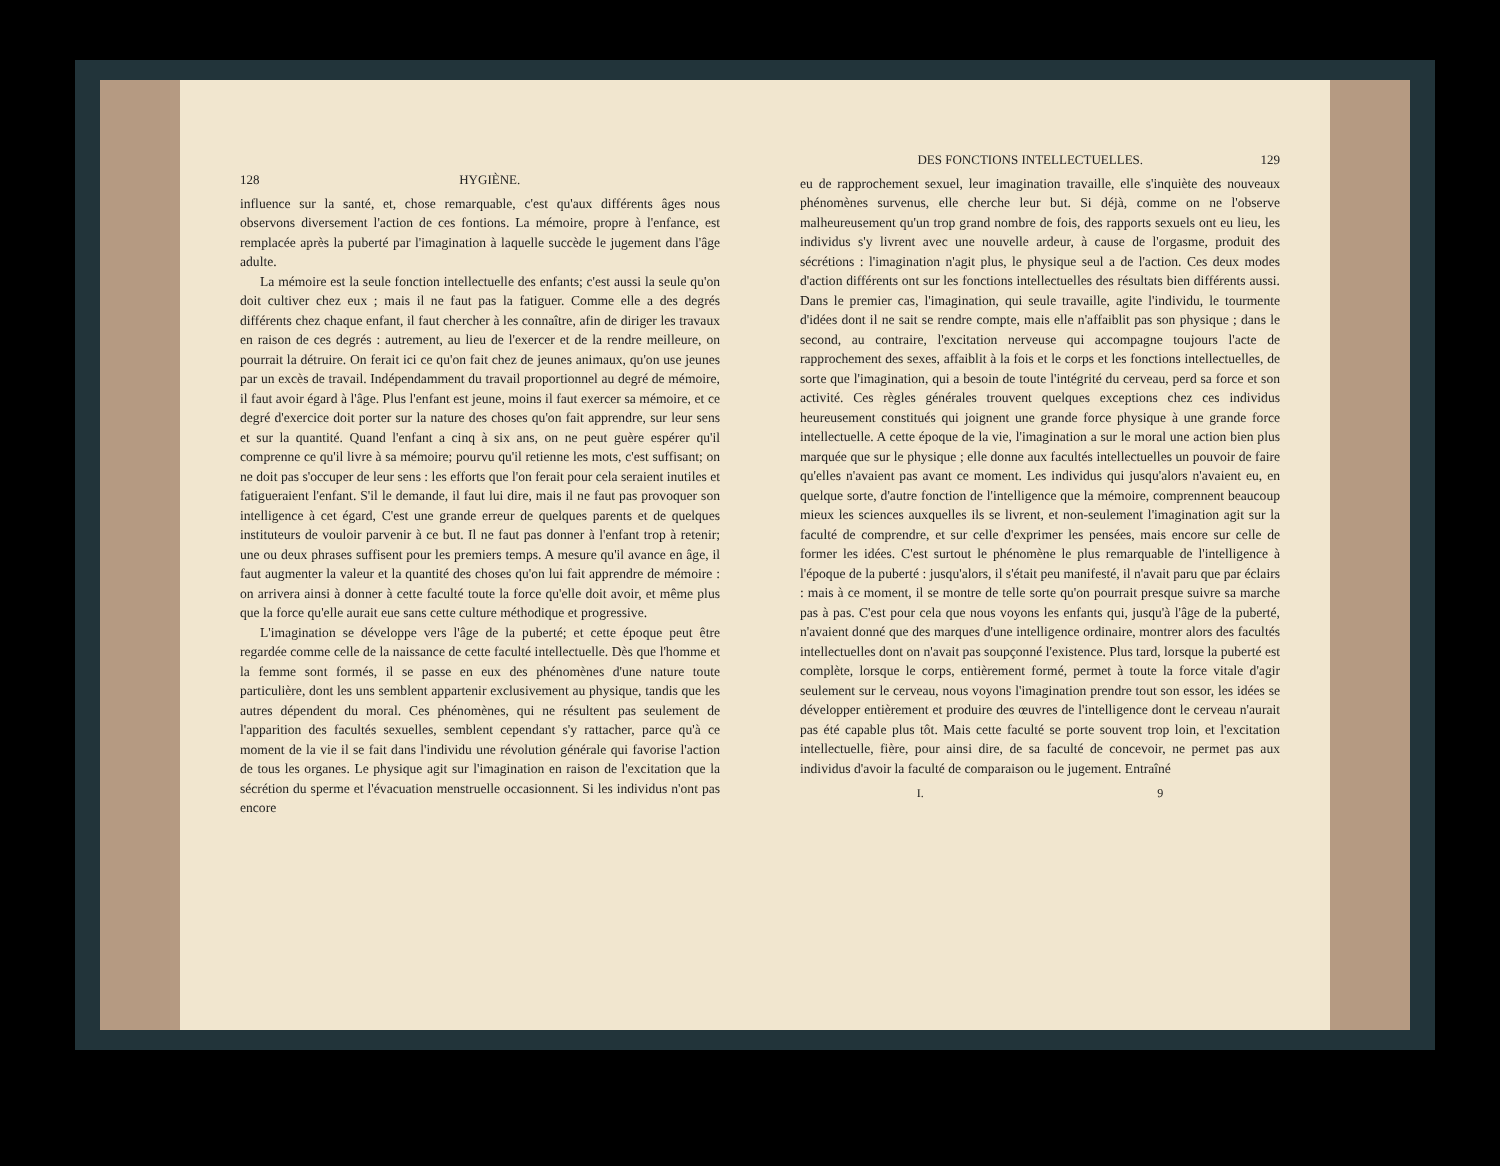128 HYGIÈNE.
influence sur la santé, et, chose remarquable, c'est qu'aux différents âges nous observons diversement l'action de ces fontions. La mémoire, propre à l'enfance, est remplacée après la puberté par l'imagination à laquelle succède le jugement dans l'âge adulte.
La mémoire est la seule fonction intellectuelle des enfants; c'est aussi la seule qu'on doit cultiver chez eux ; mais il ne faut pas la fatiguer. Comme elle a des degrés différents chez chaque enfant, il faut chercher à les connaître, afin de diriger les travaux en raison de ces degrés : autrement, au lieu de l'exercer et de la rendre meilleure, on pourrait la détruire. On ferait ici ce qu'on fait chez de jeunes animaux, qu'on use jeunes par un excès de travail. Indépendamment du travail proportionnel au degré de mémoire, il faut avoir égard à l'âge. Plus l'enfant est jeune, moins il faut exercer sa mémoire, et ce degré d'exercice doit porter sur la nature des choses qu'on fait apprendre, sur leur sens et sur la quantité. Quand l'enfant a cinq à six ans, on ne peut guère espérer qu'il comprenne ce qu'il livre à sa mémoire; pourvu qu'il retienne les mots, c'est suffisant; on ne doit pas s'occuper de leur sens : les efforts que l'on ferait pour cela seraient inutiles et fatigueraient l'enfant. S'il le demande, il faut lui dire, mais il ne faut pas provoquer son intelligence à cet égard, C'est une grande erreur de quelques parents et de quelques instituteurs de vouloir parvenir à ce but. Il ne faut pas donner à l'enfant trop à retenir; une ou deux phrases suffisent pour les premiers temps. A mesure qu'il avance en âge, il faut augmenter la valeur et la quantité des choses qu'on lui fait apprendre de mémoire : on arrivera ainsi à donner à cette faculté toute la force qu'elle doit avoir, et même plus que la force qu'elle aurait eue sans cette culture méthodique et progressive.
L'imagination se développe vers l'âge de la puberté; et cette époque peut être regardée comme celle de la naissance de cette faculté intellectuelle. Dès que l'homme et la femme sont formés, il se passe en eux des phénomènes d'une nature toute particulière, dont les uns semblent appartenir exclusivement au physique, tandis que les autres dépendent du moral. Ces phénomènes, qui ne résultent pas seulement de l'apparition des facultés sexuelles, semblent cependant s'y rattacher, parce qu'à ce moment de la vie il se fait dans l'individu une révolution générale qui favorise l'action de tous les organes. Le physique agit sur l'imagination en raison de l'excitation que la sécrétion du sperme et l'évacuation menstruelle occasionnent. Si les individus n'ont pas encore
DES FONCTIONS INTELLECTUELLES. 129
eu de rapprochement sexuel, leur imagination travaille, elle s'inquiète des nouveaux phénomènes survenus, elle cherche leur but. Si déjà, comme on ne l'observe malheureusement qu'un trop grand nombre de fois, des rapports sexuels ont eu lieu, les individus s'y livrent avec une nouvelle ardeur, à cause de l'orgasme, produit des sécrétions : l'imagination n'agit plus, le physique seul a de l'action. Ces deux modes d'action différents ont sur les fonctions intellectuelles des résultats bien différents aussi. Dans le premier cas, l'imagination, qui seule travaille, agite l'individu, le tourmente d'idées dont il ne sait se rendre compte, mais elle n'affaiblit pas son physique ; dans le second, au contraire, l'excitation nerveuse qui accompagne toujours l'acte de rapprochement des sexes, affaiblit à la fois et le corps et les fonctions intellectuelles, de sorte que l'imagination, qui a besoin de toute l'intégrité du cerveau, perd sa force et son activité. Ces règles générales trouvent quelques exceptions chez ces individus heureusement constitués qui joignent une grande force physique à une grande force intellectuelle. A cette époque de la vie, l'imagination a sur le moral une action bien plus marquée que sur le physique ; elle donne aux facultés intellectuelles un pouvoir de faire qu'elles n'avaient pas avant ce moment. Les individus qui jusqu'alors n'avaient eu, en quelque sorte, d'autre fonction de l'intelligence que la mémoire, comprennent beaucoup mieux les sciences auxquelles ils se livrent, et non-seulement l'imagination agit sur la faculté de comprendre, et sur celle d'exprimer les pensées, mais encore sur celle de former les idées. C'est surtout le phénomène le plus remarquable de l'intelligence à l'époque de la puberté : jusqu'alors, il s'était peu manifesté, il n'avait paru que par éclairs : mais à ce moment, il se montre de telle sorte qu'on pourrait presque suivre sa marche pas à pas. C'est pour cela que nous voyons les enfants qui, jusqu'à l'âge de la puberté, n'avaient donné que des marques d'une intelligence ordinaire, montrer alors des facultés intellectuelles dont on n'avait pas soupçonné l'existence. Plus tard, lorsque la puberté est complète, lorsque le corps, entièrement formé, permet à toute la force vitale d'agir seulement sur le cerveau, nous voyons l'imagination prendre tout son essor, les idées se développer entièrement et produire des œuvres de l'intelligence dont le cerveau n'aurait pas été capable plus tôt. Mais cette faculté se porte souvent trop loin, et l'excitation intellectuelle, fière, pour ainsi dire, de sa faculté de concevoir, ne permet pas aux individus d'avoir la faculté de comparaison ou le jugement. Entraîné
I. 9